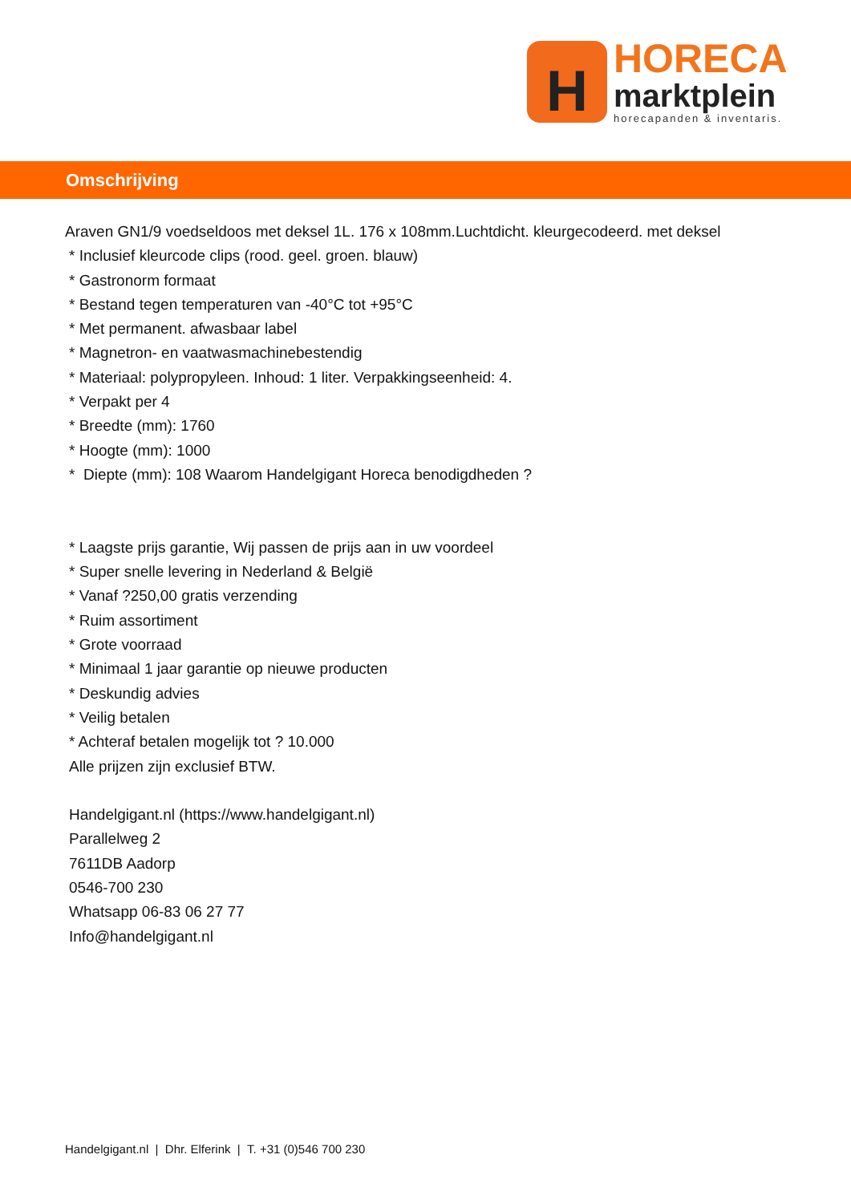H
HORECA
marktplein
horecapanden & inventaris.
Omschrijving
Araven GN1/9 voedseldoos met deksel 1L. 176 x 108mm.Luchtdicht. kleurgecodeerd. met deksel
* Inclusief kleurcode clips (rood. geel. groen. blauw)
* Gastronorm formaat
* Bestand tegen temperaturen van -40°C tot +95°C
* Met permanent. afwasbaar label
* Magnetron- en vaatwasmachinebestendig
* Materiaal: polypropyleen. Inhoud: 1 liter. Verpakkingseenheid: 4.
* Verpakt per 4
* Breedte (mm): 1760
* Hoogte (mm): 1000
* Diepte (mm): 108 Waarom Handelgigant Horeca benodigdheden ?
* Laagste prijs garantie, Wij passen de prijs aan in uw voordeel
* Super snelle levering in Nederland & België
* Vanaf ?250,00 gratis verzending
* Ruim assortiment
* Grote voorraad
* Minimaal 1 jaar garantie op nieuwe producten
* Deskundig advies
* Veilig betalen
* Achteraf betalen mogelijk tot ? 10.000
Alle prijzen zijn exclusief BTW.
Handelgigant.nl (https://www.handelgigant.nl)
Parallelweg 2
7611DB Aadorp
0546-700 230
Whatsapp 06-83 06 27 77
Info@handelgigant.nl
Handelgigant.nl | Dhr. Elferink | T. +31 (0)546 700 230